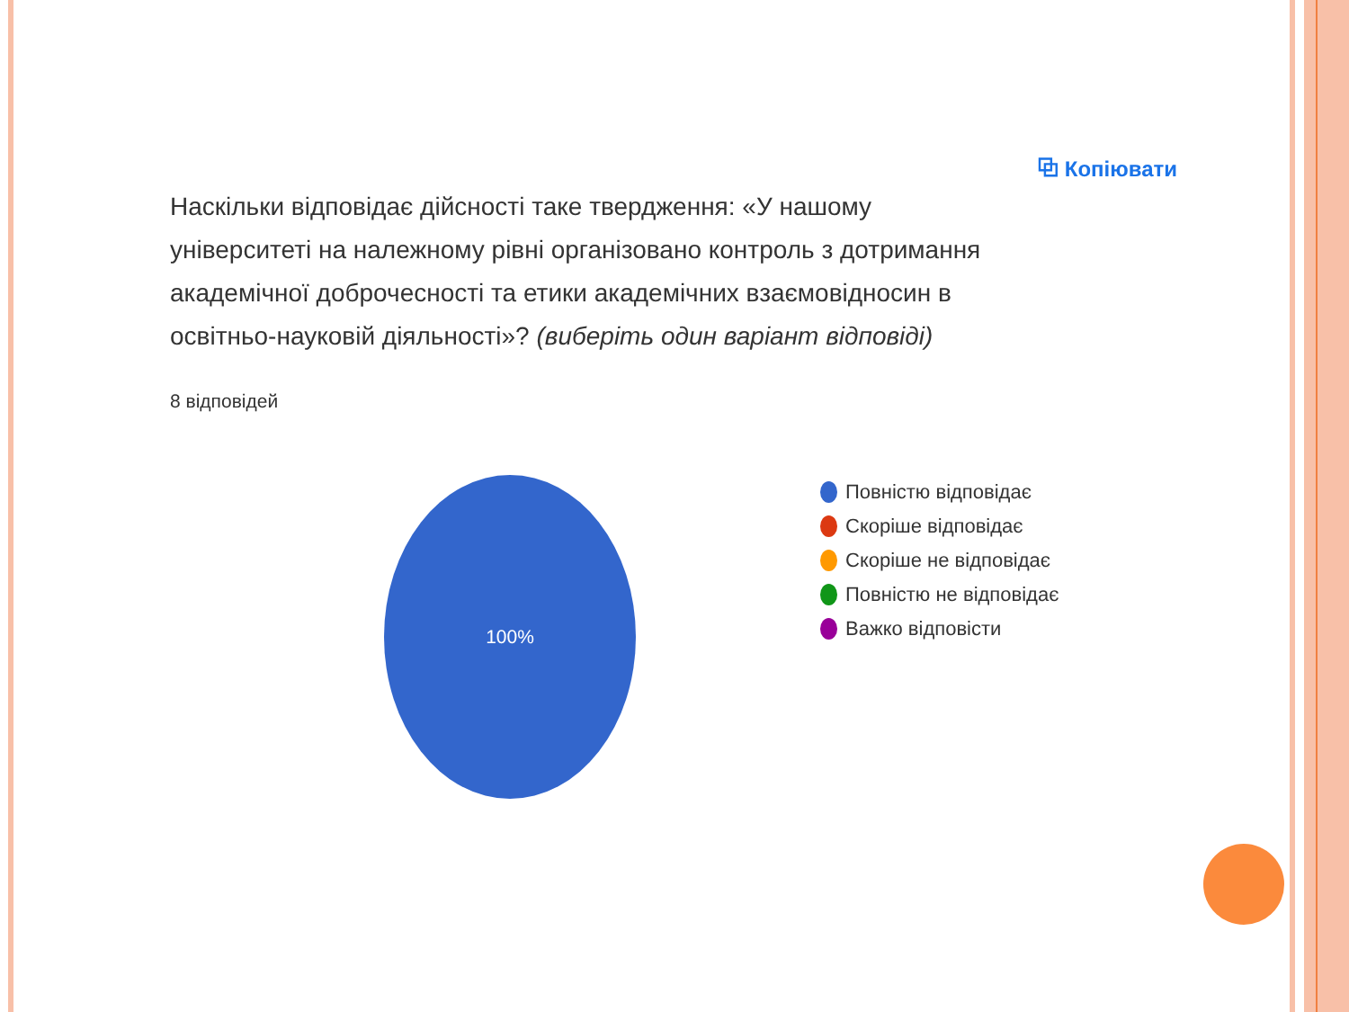⧉ Копіювати
Наскільки відповідає дійсності таке твердження: «У нашому університеті на належному рівні організовано контроль з дотримання академічної доброчесності та етики академічних взаємовідносин в освітньо-науковій діяльності»? (виберіть один варіант відповіді)
8 відповідей
100%
Повністю відповідає
Скоріше відповідає
Скоріше не відповідає
Повністю не відповідає
Важко відповісти